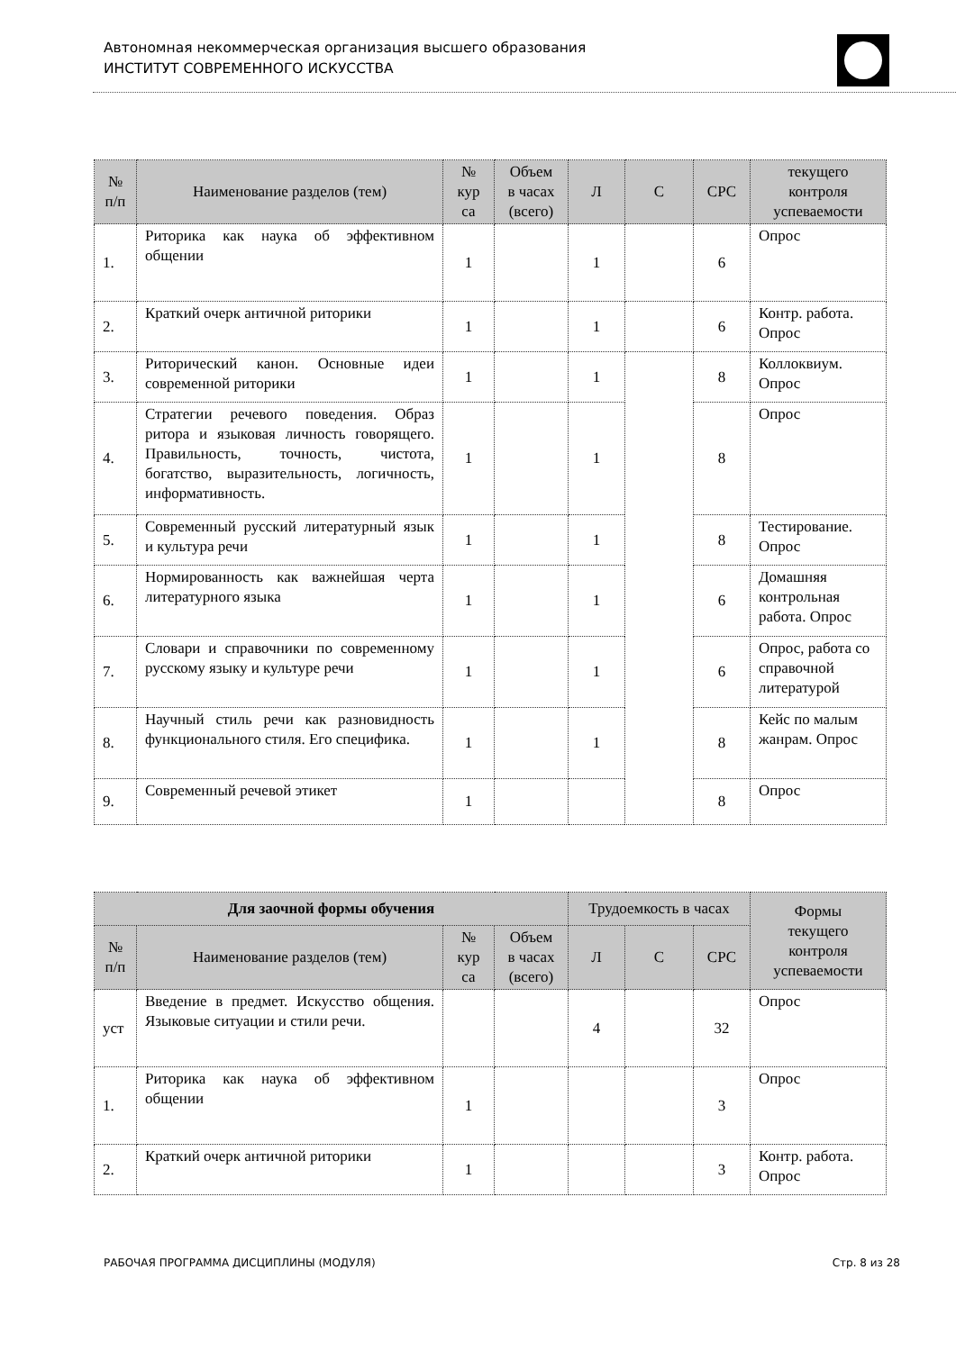Автономная некоммерческая организация высшего образования
ИНСТИТУТ СОВРЕМЕННОГО ИСКУССТВА
| № п/п | Наименование разделов (тем) | № кур са | Объем в часах (всего) | Л | С | СРС | текущего контроля успеваемости |
| --- | --- | --- | --- | --- | --- | --- | --- |
| 1. | Риторика как наука об эффективном общении | 1 | | 1 | | 6 | Опрос |
| 2. | Краткий очерк античной риторики | 1 | | 1 | | 6 | Контр. работа. Опрос |
| 3. | Риторический канон. Основные идеи современной риторики | 1 | | 1 | | 8 | Коллоквиум. Опрос |
| 4. | Стратегии речевого поведения. Образ ритора и языковая личность говорящего. Правильность, точность, чистота, богатство, выразительность, логичность, информативность. | 1 | | 1 | | 8 | Опрос |
| 5. | Современный русский литературный язык и культура речи | 1 | | 1 | | 8 | Тестирование. Опрос |
| 6. | Нормированность как важнейшая черта литературного языка | 1 | | 1 | | 6 | Домашняя контрольная работа. Опрос |
| 7. | Словари и справочники по современному русскому языку и культуре речи | 1 | | 1 | | 6 | Опрос, работа со справочной литературой |
| 8. | Научный стиль речи как разновидность функционального стиля. Его специфика. | 1 | | 1 | | 8 | Кейс по малым жанрам. Опрос |
| 9. | Современный речевой этикет | 1 | | | | 8 | Опрос |
| Для заочной формы обучения | | | | Трудоемкость в часах | | | Формы текущего контроля успеваемости |
| --- | --- | --- | --- | --- | --- | --- | --- |
| № п/п | Наименование разделов (тем) | № кур са | Объем в часах (всего) | Л | С | СРС | |
| уст | Введение в предмет. Искусство общения. Языковые ситуации и стили речи. | | | 4 | | 32 | Опрос |
| 1. | Риторика как наука об эффективном общении | 1 | | | | 3 | Опрос |
| 2. | Краткий очерк античной риторики | 1 | | | | 3 | Контр. работа. Опрос |
РАБОЧАЯ ПРОГРАММА ДИСЦИПЛИНЫ (МОДУЛЯ) Стр. 8 из 28